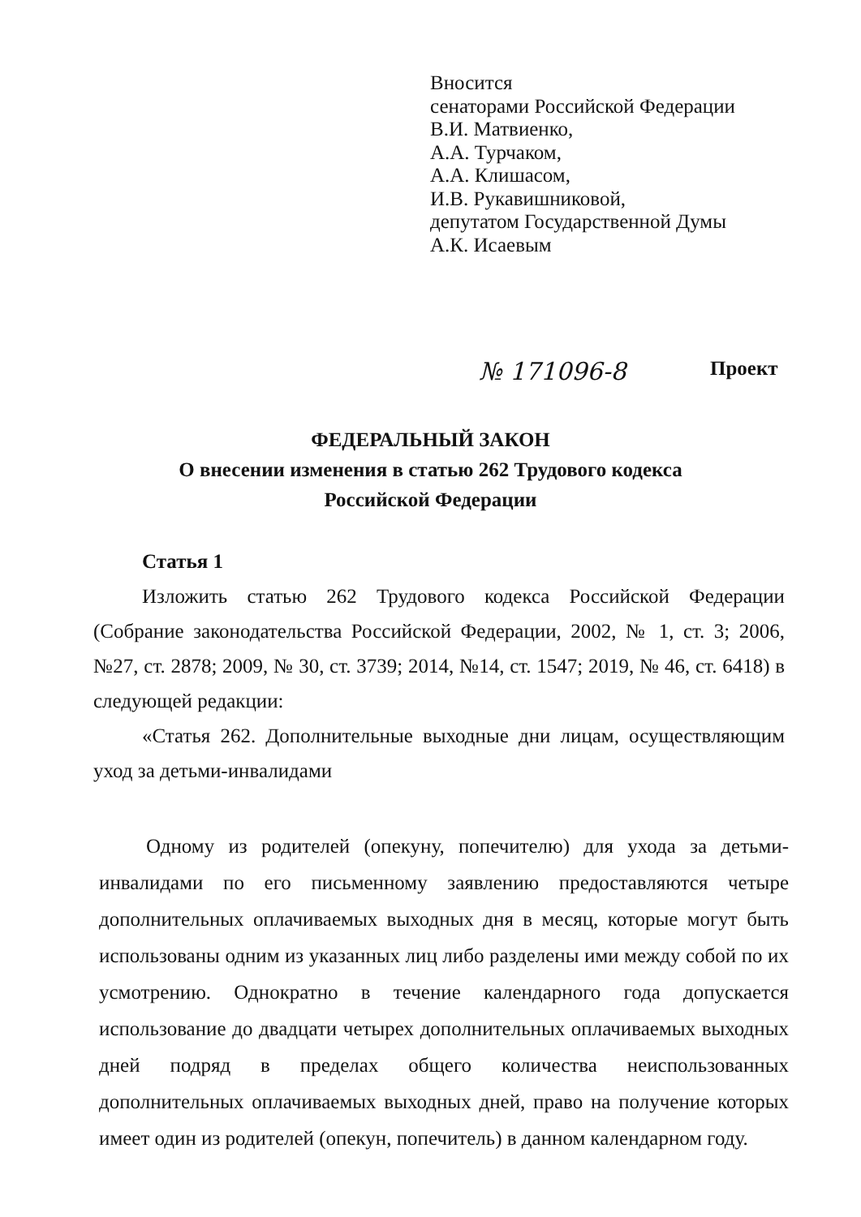Вносится
сенаторами Российской Федерации
В.И. Матвиенко,
А.А. Турчаком,
А.А. Клишасом,
И.В. Рукавишниковой,
депутатом Государственной Думы
А.К. Исаевым
№ 171096-8 Проект
ФЕДЕРАЛЬНЫЙ ЗАКОН
О внесении изменения в статью 262 Трудового кодекса
Российской Федерации
Статья 1
Изложить статью 262 Трудового кодекса Российской Федерации (Собрание законодательства Российской Федерации, 2002, № 1, ст. 3; 2006, №27, ст. 2878; 2009, № 30, ст. 3739; 2014, №14, ст. 1547; 2019, № 46, ст. 6418) в следующей редакции:
«Статья 262. Дополнительные выходные дни лицам, осуществляющим уход за детьми-инвалидами
Одному из родителей (опекуну, попечителю) для ухода за детьми-инвалидами по его письменному заявлению предоставляются четыре дополнительных оплачиваемых выходных дня в месяц, которые могут быть использованы одним из указанных лиц либо разделены ими между собой по их усмотрению. Однократно в течение календарного года допускается использование до двадцати четырех дополнительных оплачиваемых выходных дней подряд в пределах общего количества неиспользованных дополнительных оплачиваемых выходных дней, право на получение которых имеет один из родителей (опекун, попечитель) в данном календарном году.